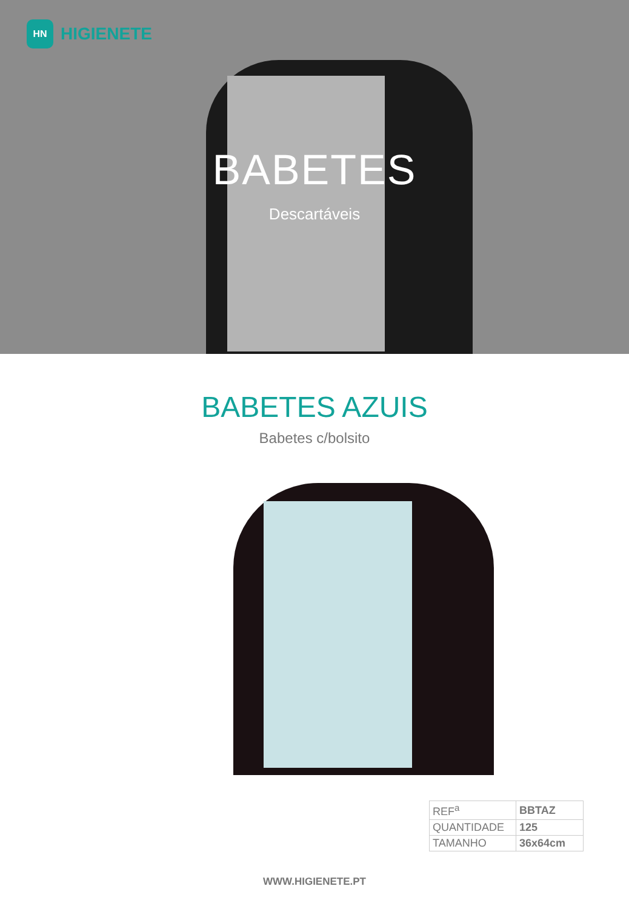HN
HIGIENETE
BABETES
Descartáveis
BABETES AZUIS
Babetes c/bolsito
| REF<sup>a</sup> | BBTAZ |
| QUANTIDADE | 125 |
| TAMANHO | 36x64cm |
WWW.HIGIENETE.PT